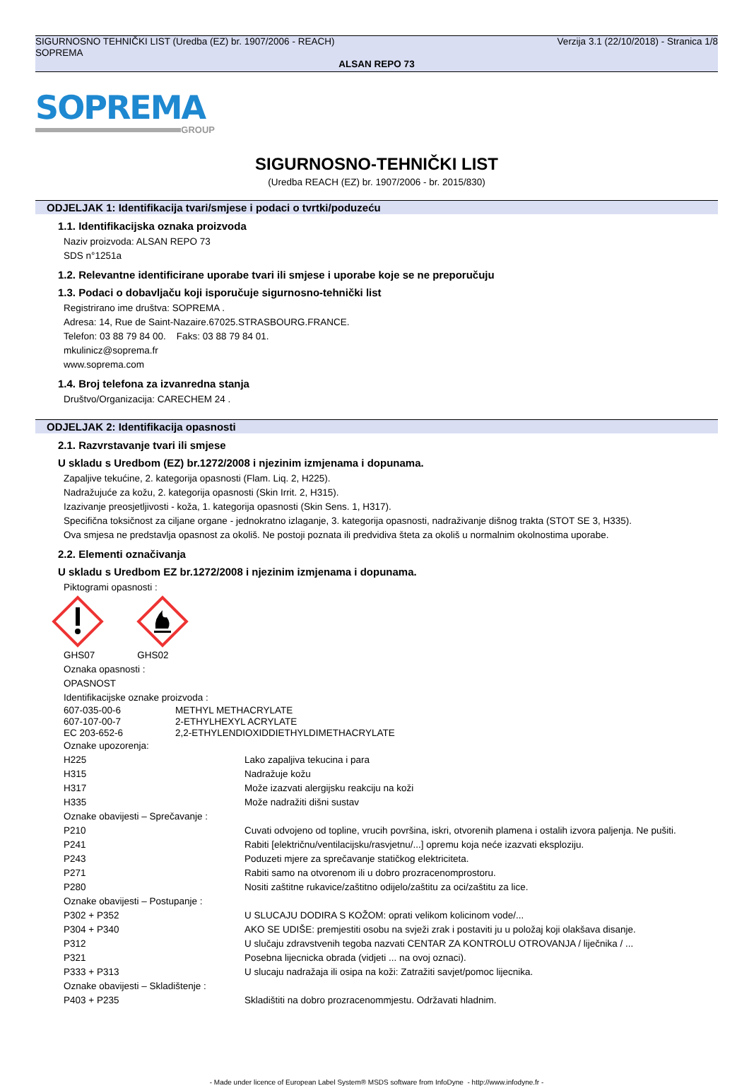Verzija 3.1 (22/10/2018) - Stranica 1/8 SIGURNOSNO TEHNIČKI LIST (Uredba (EZ) br. 1907/2006 - REACH)
SOPREMA
ALSAN REPO 73
SOPREMA
GROUP
SIGURNOSNO-TEHNIČKI LIST
(Uredba REACH (EZ) br. 1907/2006 - br. 2015/830)
ODJELJAK 1: Identifikacija tvari/smjese i podaci o tvrtki/poduzeću
1.1. Identifikacijska oznaka proizvoda
Naziv proizvoda: ALSAN REPO 73
SDS n°1251a
1.2. Relevantne identificirane uporabe tvari ili smjese i uporabe koje se ne preporučuju
1.3. Podaci o dobavljaču koji isporučuje sigurnosno-tehnički list
Registrirano ime društva: SOPREMA .
Adresa: 14, Rue de Saint-Nazaire.67025.STRASBOURG.FRANCE.
Telefon: 03 88 79 84 00. Faks: 03 88 79 84 01.
mkulinicz@soprema.fr
www.soprema.com
1.4. Broj telefona za izvanredna stanja
Društvo/Organizacija: CARECHEM 24 .
ODJELJAK 2: Identifikacija opasnosti
2.1. Razvrstavanje tvari ili smjese
U skladu s Uredbom (EZ) br.1272/2008 i njezinim izmjenama i dopunama.
Zapaljive tekućine, 2. kategorija opasnosti (Flam. Liq. 2, H225).
Nadražujuće za kožu, 2. kategorija opasnosti (Skin Irrit. 2, H315).
Izazivanje preosjetljivosti - koža, 1. kategorija opasnosti (Skin Sens. 1, H317).
Specifična toksičnost za ciljane organe - jednokratno izlaganje, 3. kategorija opasnosti, nadraživanje dišnog trakta (STOT SE 3, H335).
Ova smjesa ne predstavlja opasnost za okoliš. Ne postoji poznata ili predvidiva šteta za okoliš u normalnim okolnostima uporabe.
2.2. Elementi označivanja
U skladu s Uredbom EZ br.1272/2008 i njezinim izmjenama i dopunama.
Piktogrami opasnosti :
GHS07 GHS02
Oznaka opasnosti :
OPASNOST
Identifikacijske oznake proizvoda :
| 607-035-00-6 | METHYL METHACRYLATE |
| 607-107-00-7 | 2-ETHYLHEXYL ACRYLATE |
| EC 203-652-6 | 2,2-ETHYLENDIOXIDDIETHYLDIMETHACRYLATE |
| Oznake upozorenja: | |
| H225 | Lako zapaljiva tekucina i para |
| H315 | Nadražuje kožu |
| H317 | Može izazvati alergijsku reakciju na koži |
| H335 | Može nadražiti dišni sustav |
| Oznake obavijesti – Sprečavanje : | |
| P210 | Cuvati odvojeno od topline, vrucih površina, iskri, otvorenih plamena i ostalih izvora paljenja. Ne pušiti. |
| P241 | Rabiti [električnu/ventilacijsku/rasvjetnu/...] opremu koja neće izazvati eksploziju. |
| P243 | Poduzeti mjere za sprečavanje statičkog elektriciteta. |
| P271 | Rabiti samo na otvorenom ili u dobro prozracenomprostoru. |
| P280 | Nositi zaštitne rukavice/zaštitno odijelo/zaštitu za oci/zaštitu za lice. |
| Oznake obavijesti – Postupanje : | |
| P302 + P352 | U SLUCAJU DODIRA S KOŽOM: oprati velikom kolicinom vode/... |
| P304 + P340 | AKO SE UDIŠE: premjestiti osobu na svježi zrak i postaviti ju u položaj koji olakšava disanje. |
| P312 | U slučaju zdravstvenih tegoba nazvati CENTAR ZA KONTROLU OTROVANJA / liječnika / ... |
| P321 | Posebna lijecnicka obrada (vidjeti ... na ovoj oznaci). |
| P333 + P313 | U slucaju nadražaja ili osipa na koži: Zatražiti savjet/pomoc lijecnika. |
| Oznake obavijesti – Skladištenje : | |
| P403 + P235 | Skladištiti na dobro prozracenommjestu. Održavati hladnim. |
- Made under licence of European Label System® MSDS software from InfoDyne - http://www.infodyne.fr -